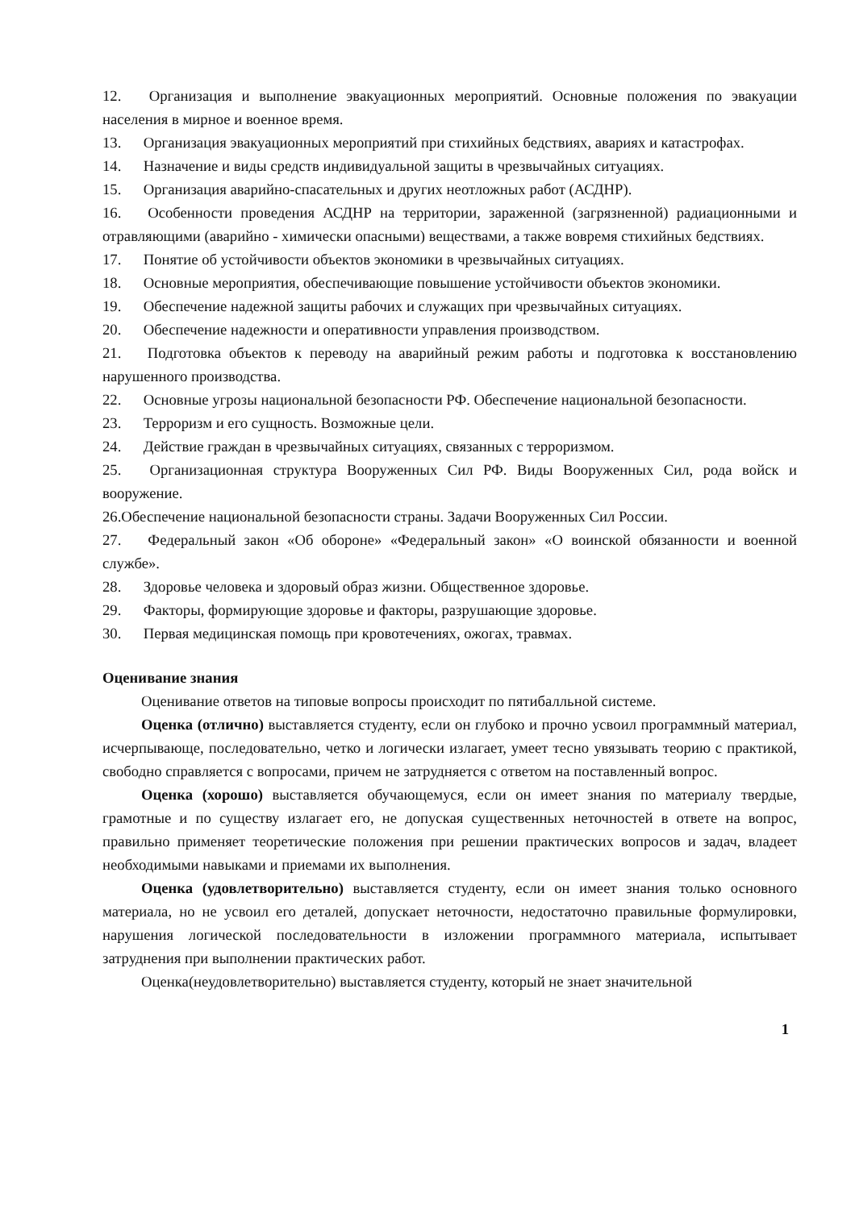12. Организация и выполнение эвакуационных мероприятий. Основные положения по эвакуации населения в мирное и военное время.
13. Организация эвакуационных мероприятий при стихийных бедствиях, авариях и катастрофах.
14. Назначение и виды средств индивидуальной защиты в чрезвычайных ситуациях.
15. Организация аварийно-спасательных и других неотложных работ (АСДНР).
16. Особенности проведения АСДНР на территории, зараженной (загрязненной) радиационными и отравляющими (аварийно - химически опасными) веществами, а также вовремя стихийных бедствиях.
17. Понятие об устойчивости объектов экономики в чрезвычайных ситуациях.
18. Основные мероприятия, обеспечивающие повышение устойчивости объектов экономики.
19. Обеспечение надежной защиты рабочих и служащих при чрезвычайных ситуациях.
20. Обеспечение надежности и оперативности управления производством.
21. Подготовка объектов к переводу на аварийный режим работы и подготовка к восстановлению нарушенного производства.
22. Основные угрозы национальной безопасности РФ. Обеспечение национальной безопасности.
23. Терроризм и его сущность. Возможные цели.
24. Действие граждан в чрезвычайных ситуациях, связанных с терроризмом.
25. Организационная структура Вооруженных Сил РФ. Виды Вооруженных Сил, рода войск и вооружение.
26.Обеспечение национальной безопасности страны. Задачи Вооруженных Сил России.
27. Федеральный закон «Об обороне» «Федеральный закон» «О воинской обязанности и военной службе».
28. Здоровье человека и здоровый образ жизни. Общественное здоровье.
29. Факторы, формирующие здоровье и факторы, разрушающие здоровье.
30. Первая медицинская помощь при кровотечениях, ожогах, травмах.
Оценивание знания
Оценивание ответов на типовые вопросы происходит по пятибалльной системе.
Оценка (отлично) выставляется студенту, если он глубоко и прочно усвоил программный материал, исчерпывающе, последовательно, четко и логически излагает, умеет тесно увязывать теорию с практикой, свободно справляется с вопросами, причем не затрудняется с ответом на поставленный вопрос.
Оценка (хорошо) выставляется обучающемуся, если он имеет знания по материалу твердые, грамотные и по существу излагает его, не допуская существенных неточностей в ответе на вопрос, правильно применяет теоретические положения при решении практических вопросов и задач, владеет необходимыми навыками и приемами их выполнения.
Оценка (удовлетворительно) выставляется студенту, если он имеет знания только основного материала, но не усвоил его деталей, допускает неточности, недостаточно правильные формулировки, нарушения логической последовательности в изложении программного материала, испытывает затруднения при выполнении практических работ.
Оценка(неудовлетворительно) выставляется студенту, который не знает значительной
1